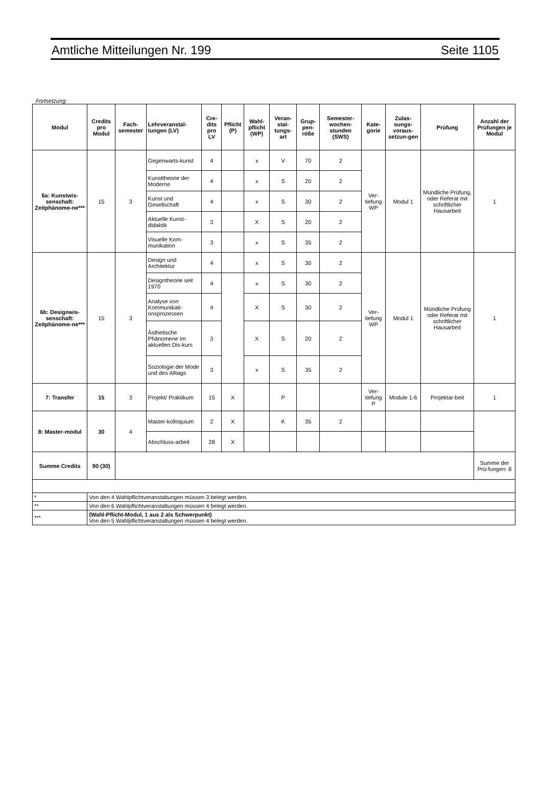Amtliche Mitteilungen Nr. 199 Seite 1105
Fortsetzung:
| Modul | Credits pro Modul | Fach-semester | Lehrveranstal-tungen (LV) | Cre-dits pro LV | Pflicht (P) | Wahl-pflicht (WP) | Veran-stal-tungs-art | Grup-pen-röße | Semester-wochen-stunden (SWS) | Kate-gorie | Zulas-sungs-voraus-setzun-gen | Prüfung | Anzahl der Prüfungen je Modul |
| --- | --- | --- | --- | --- | --- | --- | --- | --- | --- | --- | --- | --- | --- |
| 6a: Kunstwis-senschaft: Zeitphänome-ne*** | 15 | 3 | Gegenwarts-kunst | 4 | | x | V | 70 | 2 | Ver-tiefung WP | Modul 1 | Mündliche Prüfung, oder Referat mit schriftlicher Hausarbeit | 1 |
| | | | Kunsttheorie der Moderne | 4 | | x | S | 20 | 2 | | | | |
| | | | Kunst und Gesellschaft | 4 | | x | S | 30 | 2 | | | | |
| | | | Aktuelle Kunst-didaktik | 3 | | X | S | 20 | 2 | | | | |
| | | | Visuelle Kom-munikation | 3 | | x | S | 35 | 2 | | | | |
| 6b: Designwis-senschaft: Zeitphänome-ne*** | 15 | 3 | Design und Architektur | 4 | | x | S | 30 | 2 | Ver-tiefung WP | Modul 1 | Mündliche Prüfung oder Referat mit schriftlicher Hausarbeit | 1 |
| | | | Designtheorie seit 1970 | 4 | | x | S | 30 | 2 | | | | |
| | | | Analyse von Kommunikati-onsprozessen | 4 | | X | S | 30 | 2 | | | | |
| | | | Ästhetische Phänomene im aktuellen Dis-kurs | 3 | | X | S | 20 | 2 | | | | |
| | | | Soziologie der Mode und des Alltags | 3 | | x | S | 35 | 2 | | | | |
| 7: Transfer | 15 | 3 | Projekt/ Praktikum | 15 | X | | P | | | Ver-tiefung P | Module 1-6 | Projektar-beit | 1 |
| 8: Master-modul | 30 | 4 | Master-kolloquium | 2 | X | | K | 35 | 2 | | | | |
| | | | Abschluss-arbeit | 28 | X | | | | | | | | |
| Summe Credits | 90 (30) | | | | | | | | | | | | Summe der Prü-fungen: 8 |
| * | Von den 4 Wahlpflichtveranstaltungen müssen 3 belegt werden. | | | | | | | | | | | | |
| ** | Von den 6 Wahlpflichtveranstaltungen müssen 4 belegt werden. | | | | | | | | | | | | |
| *** | (Wahl-Pflicht-Modul, 1 aus 2 als Schwerpunkt) Von den 5 Wahlpflichtveranstaltungen müssen 4 belegt werden. | | | | | | | | | | | | |